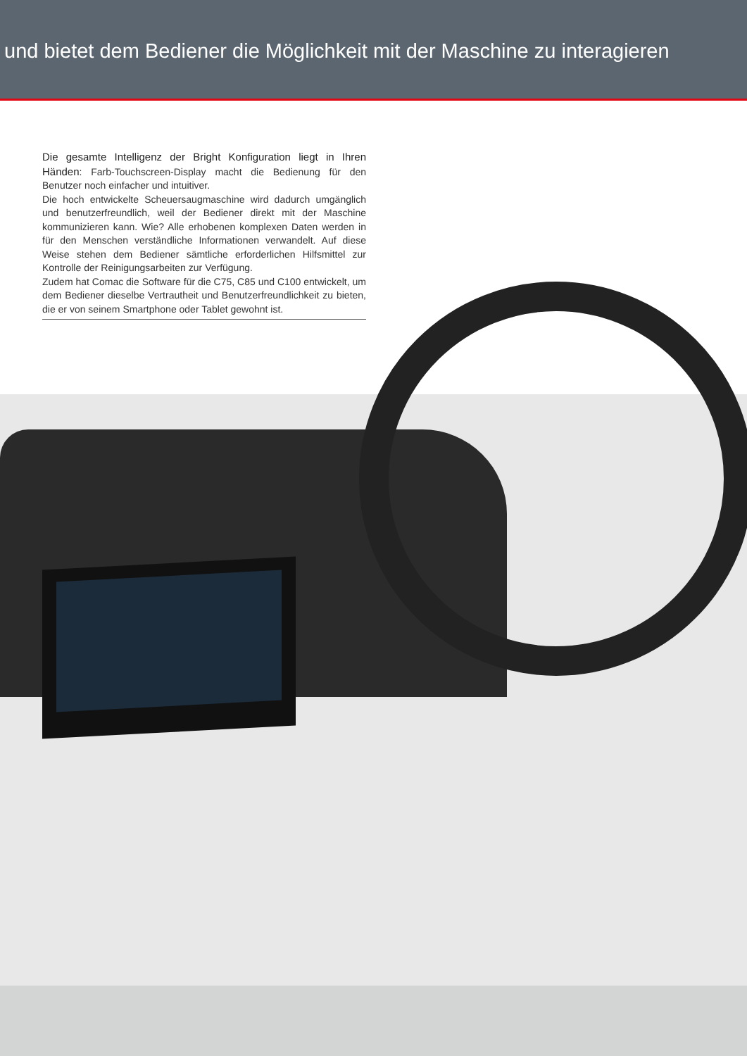und bietet dem Bediener die Möglichkeit mit der Maschine zu interagieren
Die gesamte Intelligenz der Bright Konfiguration liegt in Ihren Händen: Farb-Touchscreen-Display macht die Bedienung für den Benutzer noch einfacher und intuitiver.
Die hoch entwickelte Scheuersaugmaschine wird dadurch umgänglich und benutzerfreundlich, weil der Bediener direkt mit der Maschine kommunizieren kann. Wie? Alle erhobenen komplexen Daten werden in für den Menschen verständliche Informationen verwandelt. Auf diese Weise stehen dem Bediener sämtliche erforderlichen Hilfsmittel zur Kontrolle der Reinigungsarbeiten zur Verfügung.
Zudem hat Comac die Software für die C75, C85 und C100 entwickelt, um dem Bediener dieselbe Vertrautheit und Benutzerfreundlichkeit zu bieten, die er von seinem Smartphone oder Tablet gewohnt ist.